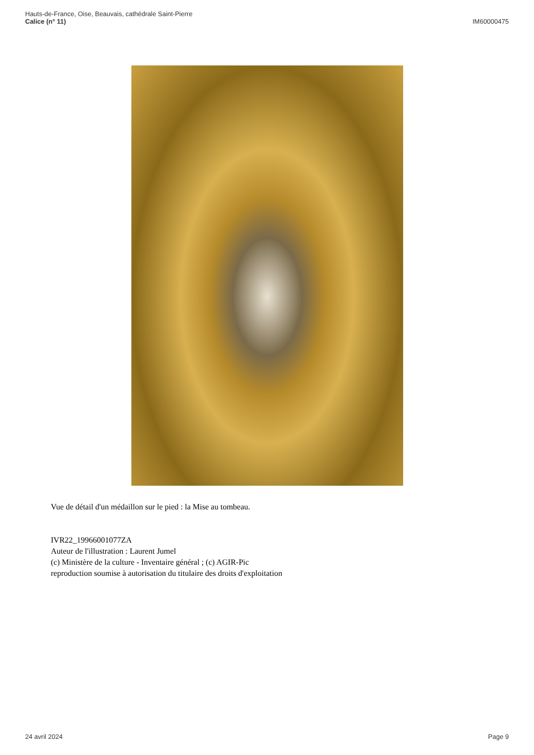Hauts-de-France, Oise, Beauvais, cathédrale Saint-Pierre
Calice (n° 11)
IM60000475
Vue de détail d'un médaillon sur le pied : la Mise au tombeau.
IVR22_19966001077ZA
Auteur de l'illustration : Laurent Jumel
(c) Ministère de la culture - Inventaire général ; (c) AGIR-Pic
reproduction soumise à autorisation du titulaire des droits d'exploitation
24 avril 2024 Page 9